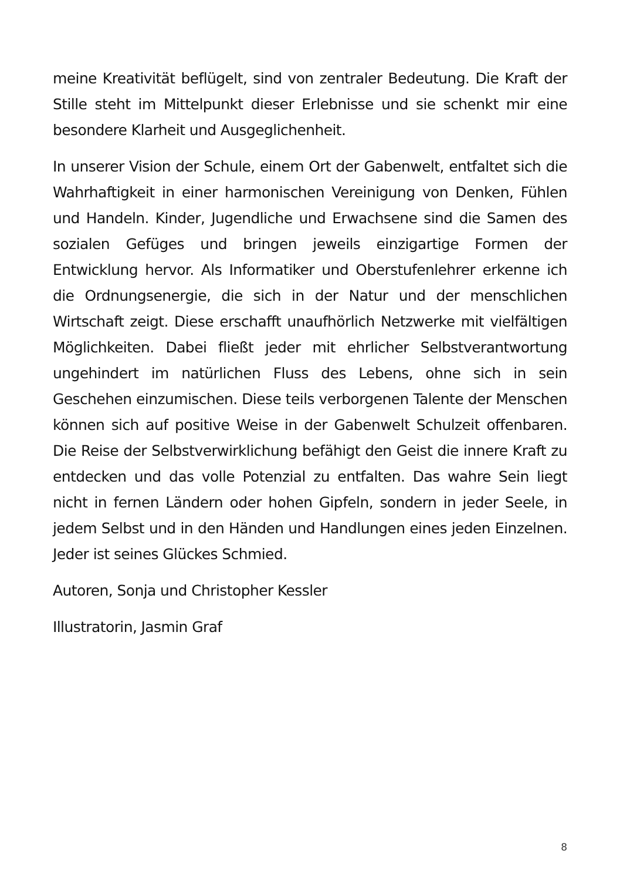meine Kreativität beflügelt, sind von zentraler Bedeutung. Die Kraft der Stille steht im Mittelpunkt dieser Erlebnisse und sie schenkt mir eine besondere Klarheit und Ausgeglichenheit.
In unserer Vision der Schule, einem Ort der Gabenwelt, entfaltet sich die Wahrhaftigkeit in einer harmonischen Vereinigung von Denken, Fühlen und Handeln. Kinder, Jugendliche und Erwachsene sind die Samen des sozialen Gefüges und bringen jeweils einzigartige Formen der Entwicklung hervor. Als Informatiker und Oberstufenlehrer erkenne ich die Ordnungsenergie, die sich in der Natur und der menschlichen Wirtschaft zeigt. Diese erschafft unaufhörlich Netzwerke mit vielfältigen Möglichkeiten. Dabei fließt jeder mit ehrlicher Selbstverantwortung ungehindert im natürlichen Fluss des Lebens, ohne sich in sein Geschehen einzumischen. Diese teils verborgenen Talente der Menschen können sich auf positive Weise in der Gabenwelt Schulzeit offenbaren. Die Reise der Selbstverwirklichung befähigt den Geist die innere Kraft zu entdecken und das volle Potenzial zu entfalten. Das wahre Sein liegt nicht in fernen Ländern oder hohen Gipfeln, sondern in jeder Seele, in jedem Selbst und in den Händen und Handlungen eines jeden Einzelnen. Jeder ist seines Glückes Schmied.
Autoren, Sonja und Christopher Kessler
Illustratorin, Jasmin Graf
8